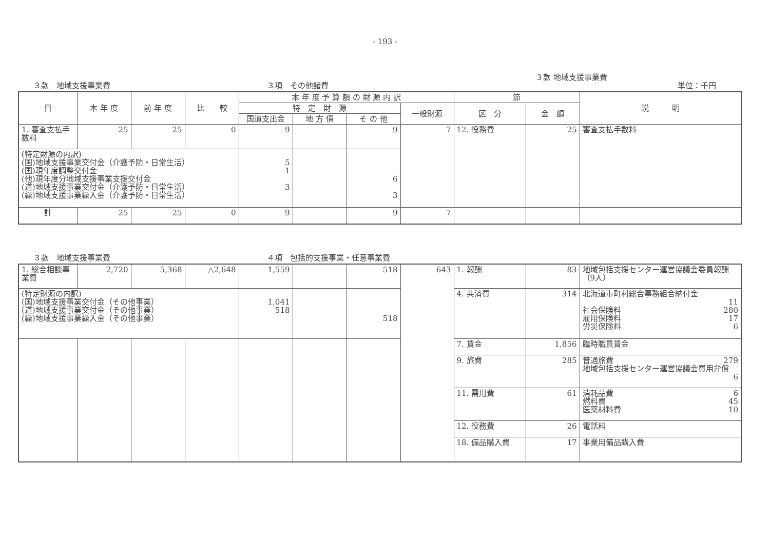- 193 -
３款　地域支援事業費 ３項　その他諸費
３款 地域支援事業費
単位：千円
| 目 | 本 年 度 | 前 年 度 | 比 較 | 本 年 度 予 算 額 の 財 源 内 訳 | | | | 節 | | 説 明 |
| --- | --- | --- | --- | --- | --- | --- | --- | --- | --- | --- |
| | | | | 特 定 財 源 | | | 一般財源 | 区 分 | 金 額 | |
| | | | | 国道支出金 | 地 方 債 | そ の 他 | | | | |
| 1. 審査支払手数料 | 25 | 25 | 0 | 9 | | 9 | 7 | 12. 役務費 | 25 | 審査支払手数料 |
| (特定財源の内訳) (国)地域支援事業交付金（介護予防・日常生活） (国)現年度調整交付金 (他)現年度分地域支援事業支援交付金 (道)地域支援事業交付金（介護予防・日常生活） (繰)地域支援事業繰入金（介護予防・日常生活） | | | | 5 1 3 | | 6 3 | | | | |
| 計 | 25 | 25 | 0 | 9 | | 9 | 7 | | | |
３款　地域支援事業費 ４項　包括的支援事業・任意事業費
| 1. 総合相談事業費 | 2,720 | 5,368 | △2,648 | 1,559 | | 518 | 643 | 1. 報酬 | 83 | 地域包括支援センター運営協議会委員報酬（9人） |
| (特定財源の内訳) (国)地域支援事業交付金（その他事業） (道)地域支援事業交付金（その他事業） (繰)地域支援事業繰入金（その他事業） | | | | 1,041 518 | | 518 | | 4. 共済費 | 314 | 北海道市町村総合事務組合納付金 11 社会保険料 280 雇用保険料 17 労災保険料 6 |
| | | | | | | | | 7. 賃金 | 1,856 | 臨時職員賃金 |
| | | | | | | | | 9. 旅費 | 285 | 普通旅費 279 地域包括支援センター運営協議会費用弁償 6 |
| | | | | | | | | 11. 需用費 | 61 | 消耗品費 6 燃料費 45 医薬材料費 10 |
| | | | | | | | | 12. 役務費 | 26 | 電話料 |
| | | | | | | | | 18. 備品購入費 | 17 | 事業用備品購入費 |